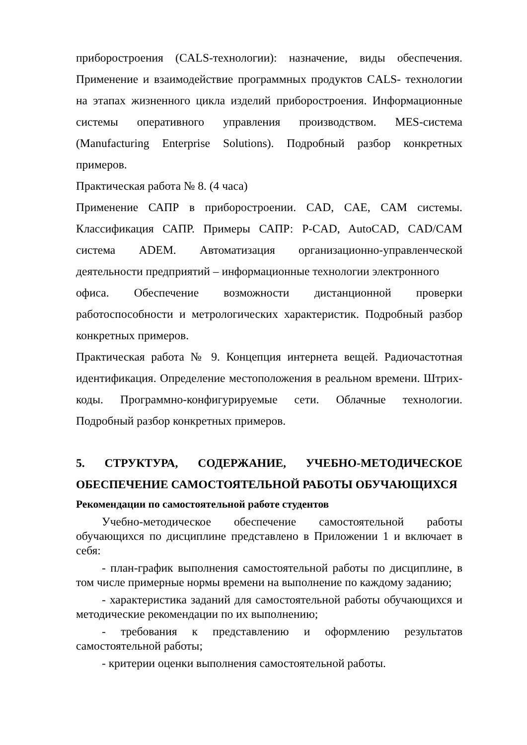приборостроения (CALS-технологии): назначение, виды обеспечения. Применение и взаимодействие программных продуктов CALS- технологии на этапах жизненного цикла изделий приборостроения. Информационные системы оперативного управления производством. MES-система (Manufacturing Enterprise Solutions). Подробный разбор конкретных примеров.
Практическая работа № 8. (4 часа)
Применение САПР в приборостроении. CAD, CAE, CAM системы. Классификация САПР. Примеры САПР: P-CAD, AutoCAD, CAD/CAM система ADEM. Автоматизация организационно-управленческой деятельности предприятий – информационные технологии электронного
офиса. Обеспечение возможности дистанционной проверки работоспособности и метрологических характеристик. Подробный разбор конкретных примеров.
Практическая работа № 9. Концепция интернета вещей. Радиочастотная идентификация. Определение местоположения в реальном времени. Штрих-коды. Программно-конфигурируемые сети. Облачные технологии. Подробный разбор конкретных примеров.
5. СТРУКТУРА, СОДЕРЖАНИЕ, УЧЕБНО-МЕТОДИЧЕСКОЕ ОБЕСПЕЧЕНИЕ САМОСТОЯТЕЛЬНОЙ РАБОТЫ ОБУЧАЮЩИХСЯ
Рекомендации по самостоятельной работе студентов
Учебно-методическое обеспечение самостоятельной работы обучающихся по дисциплине представлено в Приложении 1 и включает в себя:
- план-график выполнения самостоятельной работы по дисциплине, в том числе примерные нормы времени на выполнение по каждому заданию;
- характеристика заданий для самостоятельной работы обучающихся и методические рекомендации по их выполнению;
- требования к представлению и оформлению результатов самостоятельной работы;
- критерии оценки выполнения самостоятельной работы.